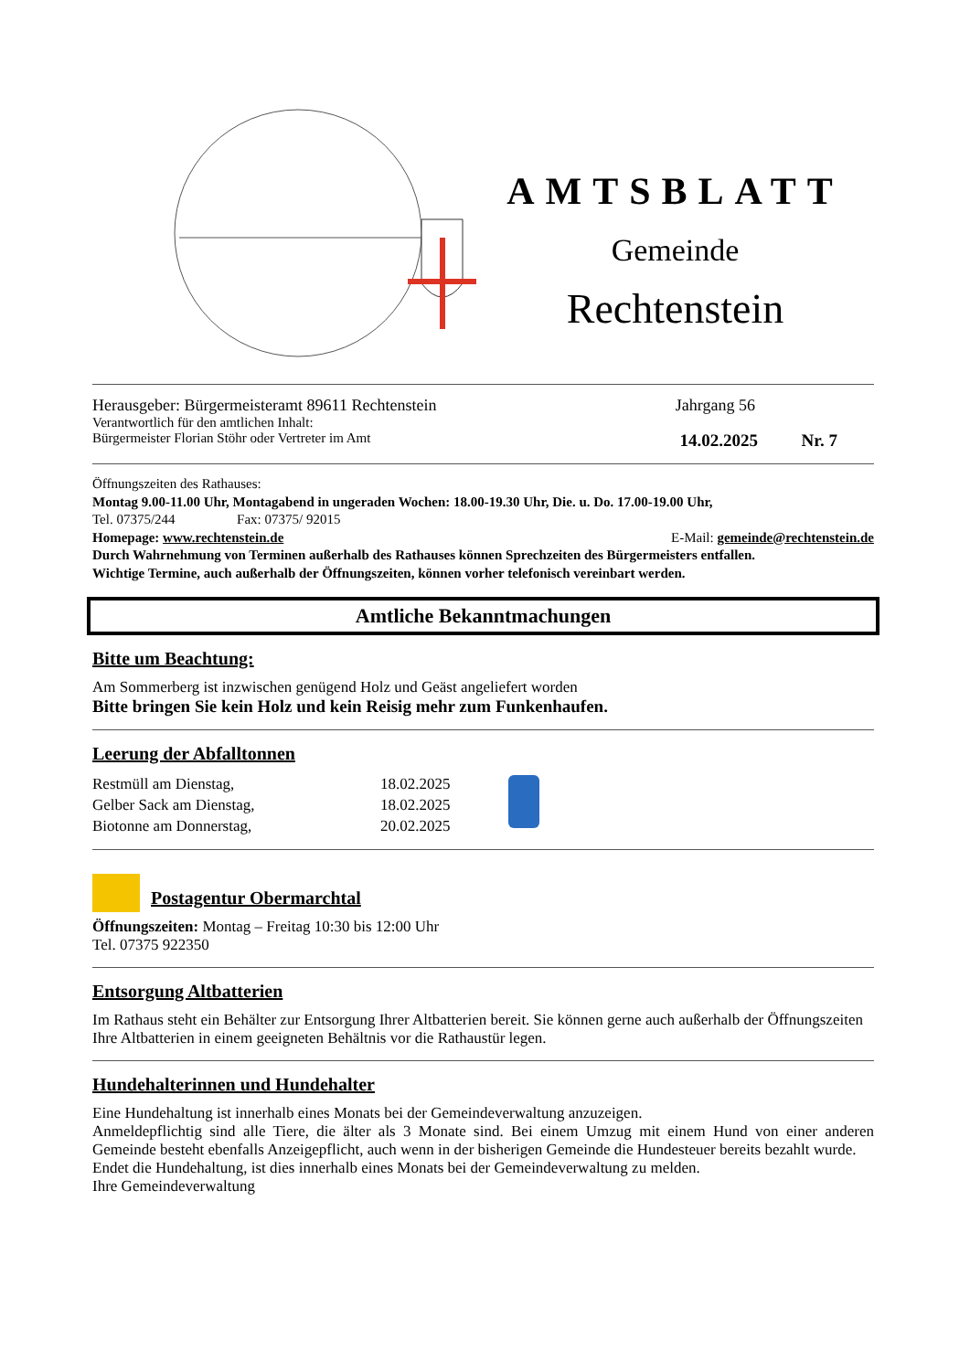AMTSBLATT
Gemeinde
Rechtenstein
Herausgeber: Bürgermeisteramt 89611 Rechtenstein Jahrgang 56
Verantwortlich für den amtlichen Inhalt:
Bürgermeister Florian Stöhr oder Vertreter im Amt 14.02.2025 Nr. 7
Öffnungszeiten des Rathauses:
Montag 9.00-11.00 Uhr, Montagabend in ungeraden Wochen: 18.00-19.30 Uhr, Die. u. Do. 17.00-19.00 Uhr,
Tel. 07375/244 Fax: 07375/ 92015
Homepage: www.rechtenstein.de E-Mail: gemeinde@rechtenstein.de
Durch Wahrnehmung von Terminen außerhalb des Rathauses können Sprechzeiten des Bürgermeisters entfallen.
Wichtige Termine, auch außerhalb der Öffnungszeiten, können vorher telefonisch vereinbart werden.
Amtliche Bekanntmachungen
Bitte um Beachtung:
Am Sommerberg ist inzwischen genügend Holz und Geäst angeliefert worden
Bitte bringen Sie kein Holz und kein Reisig mehr zum Funkenhaufen.
Leerung der Abfalltonnen
Restmüll am Dienstag,
Gelber Sack am Dienstag,
Biotonne am Donnerstag,
18.02.2025
18.02.2025
20.02.2025
Postagentur Obermarchtal
Öffnungszeiten: Montag – Freitag 10:30 bis 12:00 Uhr
Tel. 07375 922350
Entsorgung Altbatterien
Im Rathaus steht ein Behälter zur Entsorgung Ihrer Altbatterien bereit. Sie können gerne auch außerhalb der Öffnungszeiten Ihre Altbatterien in einem geeigneten Behältnis vor die Rathaustür legen.
Hundehalterinnen und Hundehalter
Eine Hundehaltung ist innerhalb eines Monats bei der Gemeindeverwaltung anzuzeigen.
Anmeldepflichtig sind alle Tiere, die älter als 3 Monate sind. Bei einem Umzug mit einem Hund von einer anderen Gemeinde besteht ebenfalls Anzeigepflicht, auch wenn in der bisherigen Gemeinde die Hundesteuer bereits bezahlt wurde.
Endet die Hundehaltung, ist dies innerhalb eines Monats bei der Gemeindeverwaltung zu melden.
Ihre Gemeindeverwaltung